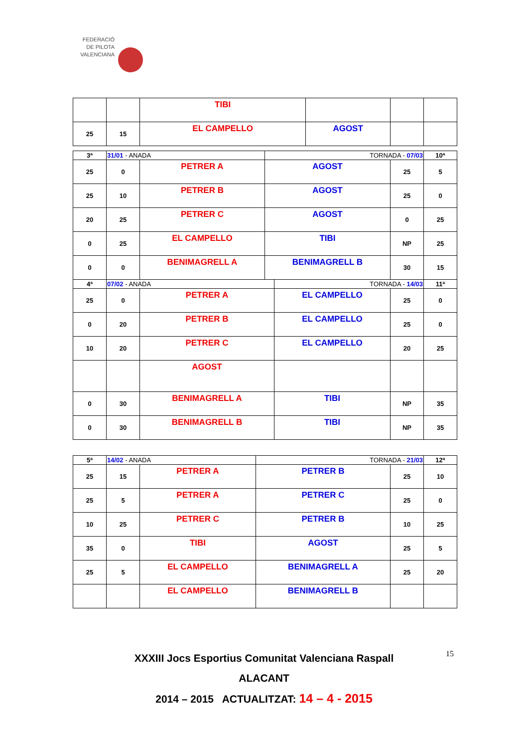FEDERACIÓ
DE PILOTA
VALENCIANA
| | | TIBI | | | |
| 25 | 15 | EL CAMPELLO | AGOST | | |
| 3ª | 31/01 - ANADA | | TORNADA - 07/03 | | 10ª |
| 25 | 0 | PETRER A | AGOST | 25 | 5 |
| 25 | 10 | PETRER B | AGOST | 25 | 0 |
| 20 | 25 | PETRER C | AGOST | 0 | 25 |
| 0 | 25 | EL CAMPELLO | TIBI | NP | 25 |
| 0 | 0 | BENIMAGRELL A | BENIMAGRELL B | 30 | 15 |
| 4ª | 07/02 - ANADA | | TORNADA - 14/03 | | 11ª |
| 25 | 0 | PETRER A | EL CAMPELLO | 25 | 0 |
| 0 | 20 | PETRER B | EL CAMPELLO | 25 | 0 |
| 10 | 20 | PETRER C | EL CAMPELLO | 20 | 25 |
| | | AGOST | | | |
| 0 | 30 | BENIMAGRELL A | TIBI | NP | 35 |
| 0 | 30 | BENIMAGRELL B | TIBI | NP | 35 |
| 5ª | 14/02 - ANADA | | TORNADA - 21/03 | | 12ª |
| 25 | 15 | PETRER A | PETRER B | 25 | 10 |
| 25 | 5 | PETRER A | PETRER C | 25 | 0 |
| 10 | 25 | PETRER C | PETRER B | 10 | 25 |
| 35 | 0 | TIBI | AGOST | 25 | 5 |
| 25 | 5 | EL CAMPELLO | BENIMAGRELL A | 25 | 20 |
| | | EL CAMPELLO | BENIMAGRELL B | | |
XXXIII Jocs Esportius Comunitat Valenciana Raspall
ALACANT
2014 – 2015 ACTUALITZAT: 14 – 4 - 2015
15